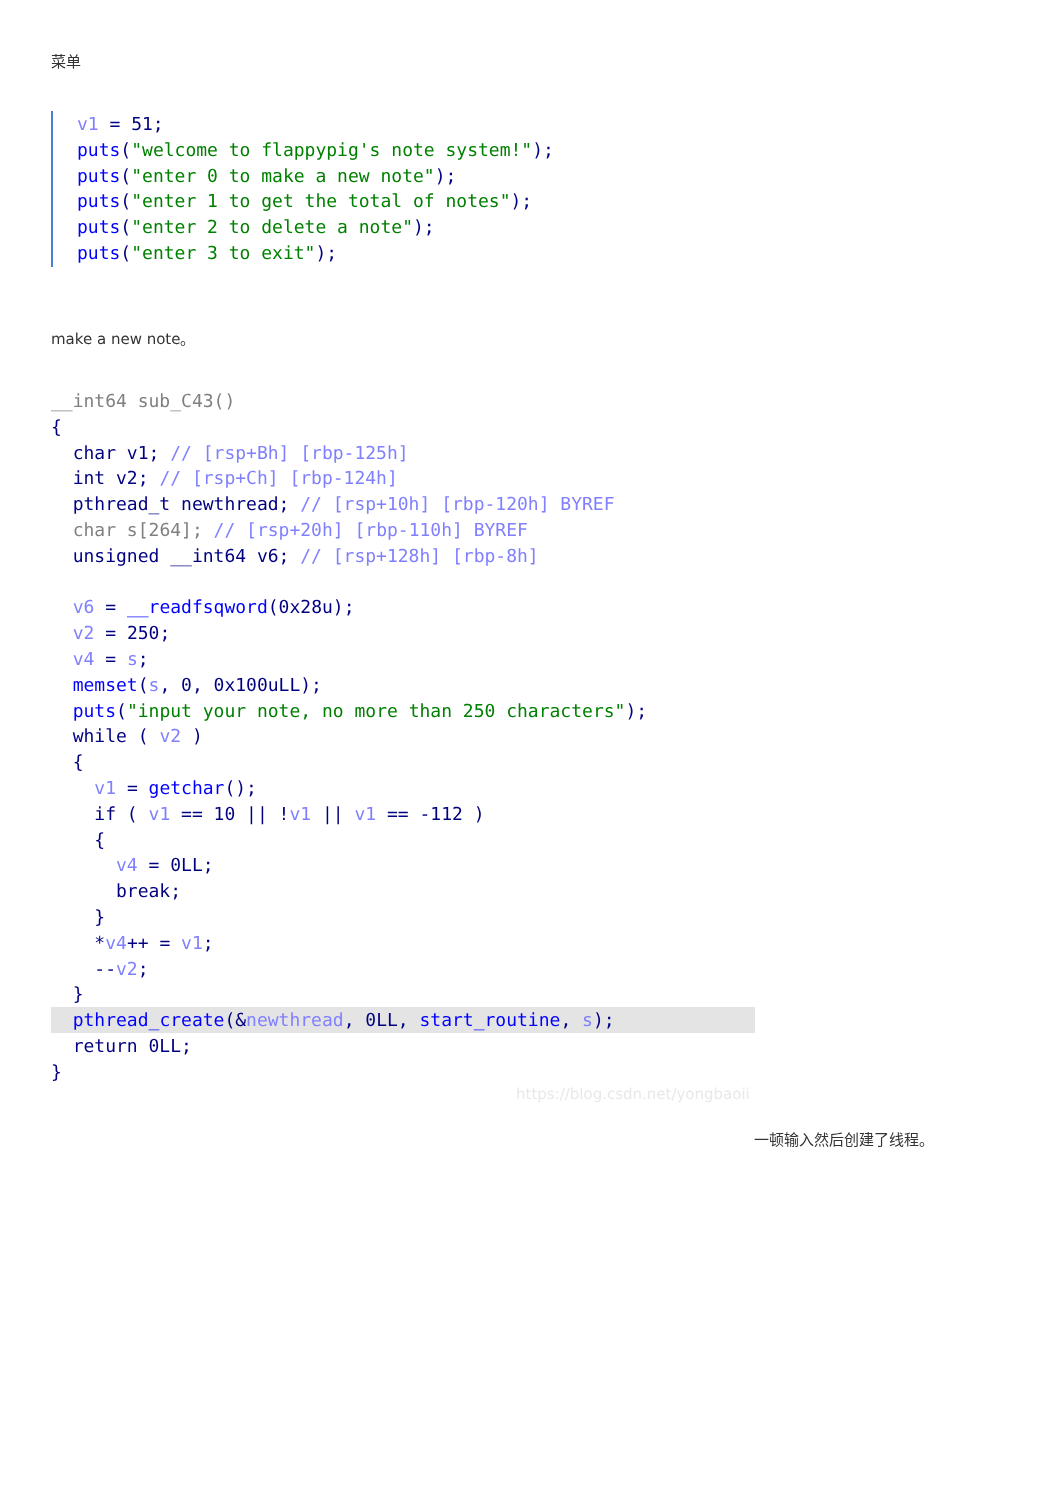菜单
v1 = 51;
puts("welcome to flappypig's note system!");
puts("enter 0 to make a new note");
puts("enter 1 to get the total of notes");
puts("enter 2 to delete a note");
puts("enter 3 to exit");
make a new note。
__int64 sub_C43()
{
  char v1; // [rsp+Bh] [rbp-125h]
  int v2; // [rsp+Ch] [rbp-124h]
  pthread_t newthread; // [rsp+10h] [rbp-120h] BYREF
  char s[264]; // [rsp+20h] [rbp-110h] BYREF
  unsigned __int64 v6; // [rsp+128h] [rbp-8h]

  v6 = __readfsqword(0x28u);
  v2 = 250;
  v4 = s;
  memset(s, 0, 0x100uLL);
  puts("input your note, no more than 250 characters");
  while ( v2 )
  {
    v1 = getchar();
    if ( v1 == 10 || !v1 || v1 == -112 )
    {
      v4 = 0LL;
      break;
    }
    *v4++ = v1;
    --v2;
  }
  pthread_create(&newthread, 0LL, start_routine, s);  return 0LL;
}
https://blog.csdn.net/yongbaoii
一顿输入然后创建了线程。